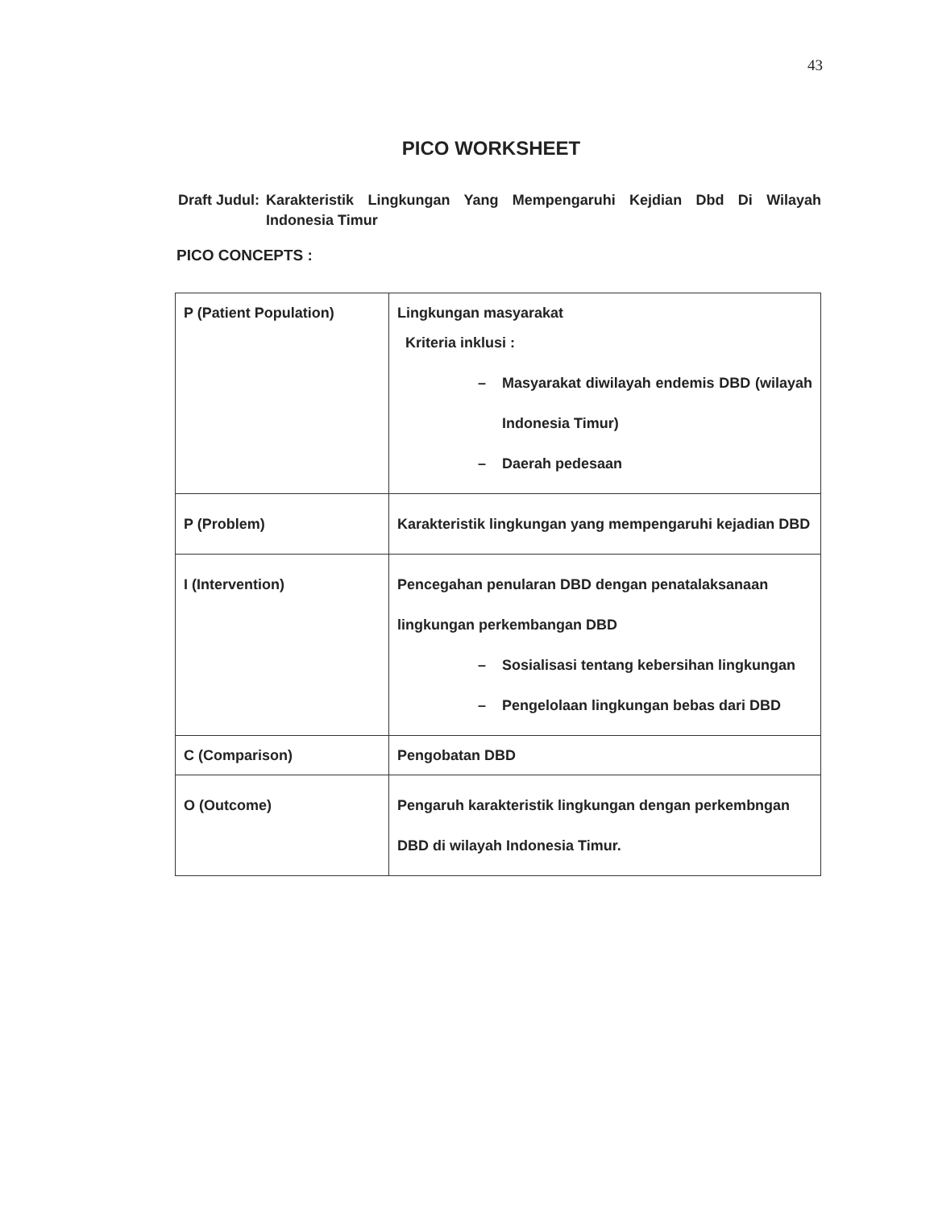43
PICO WORKSHEET
Draft Judul: Karakteristik Lingkungan Yang Mempengaruhi Kejdian Dbd Di Wilayah Indonesia Timur
PICO CONCEPTS :
| P (Patient Population) | Lingkungan masyarakat Kriteria inklusi : – Masyarakat diwilayah endemis DBD (wilayah Indonesia Timur) – Daerah pedesaan |
| P (Problem) | Karakteristik lingkungan yang mempengaruhi kejadian DBD |
| I (Intervention) | Pencegahan penularan DBD dengan penatalaksanaan lingkungan perkembangan DBD – Sosialisasi tentang kebersihan lingkungan – Pengelolaan lingkungan bebas dari DBD |
| C (Comparison) | Pengobatan DBD |
| O (Outcome) | Pengaruh karakteristik lingkungan dengan perkembngan DBD di wilayah Indonesia Timur. |